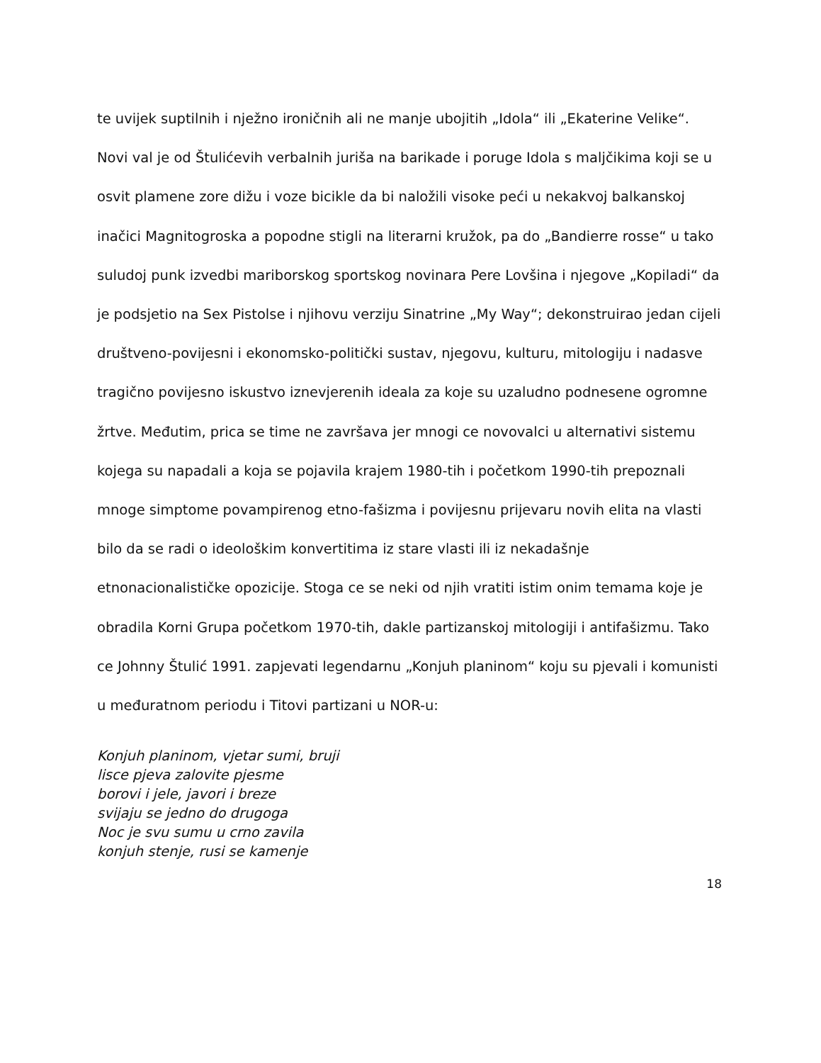te uvijek suptilnih i nježno ironičnih ali ne manje ubojitih „Idola“ ili „Ekaterine Velike“. Novi val je od Štulićevih verbalnih juriša na barikade i poruge Idola s maljčikima koji se u osvit plamene zore dižu i voze bicikle da bi naložili visoke peći u nekakvoj balkanskoj inačici Magnitogroska a popodne stigli na literarni kružok, pa do „Bandierre rosse“ u tako suludoj punk izvedbi mariborskog sportskog novinara Pere Lovšina i njegove „Kopiladi“ da je podsjetio na Sex Pistolse i njihovu verziju Sinatrine „My Way“; dekonstruirao jedan cijeli društveno-povijesni i ekonomsko-politički sustav, njegovu, kulturu, mitologiju i nadasve tragično povijesno iskustvo iznevjerenih ideala za koje su uzaludno podnesene ogromne žrtve. Međutim, prica se time ne završava jer mnogi ce novovalci u alternativi sistemu kojega su napadali a koja se pojavila krajem 1980-tih i početkom 1990-tih prepoznali mnoge simptome povampirenog etno-fašizma i povijesnu prijevaru novih elita na vlasti bilo da se radi o ideološkim konvertitima iz stare vlasti ili iz nekadašnje etnonacionalističke opozicije. Stoga ce se neki od njih vratiti istim onim temama koje je obradila Korni Grupa početkom 1970-tih, dakle partizanskoj mitologiji i antifašizmu. Tako ce Johnny Štulić 1991. zapjevati legendarnu „Konjuh planinom“ koju su pjevali i komunisti u međuratnom periodu i Titovi partizani u NOR-u:
Konjuh planinom, vjetar sumi, bruji
lisce pjeva zalovite pjesme
borovi i jele, javori i breze
svijaju se jedno do drugoga
Noc je svu sumu u crno zavila
konjuh stenje, rusi se kamenje
18